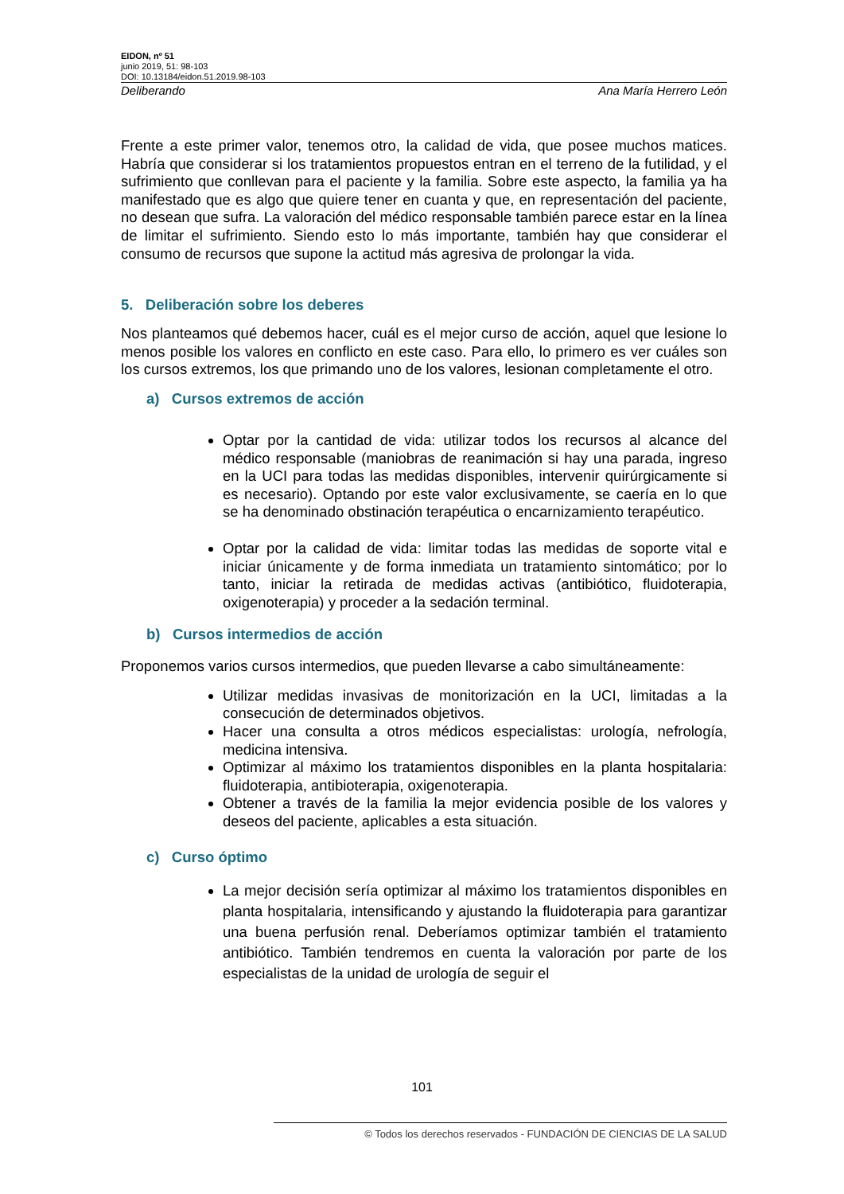EIDON, nº 51
junio 2019, 51: 98-103
DOI: 10.13184/eidon.51.2019.98-103
Deliberando Ana María Herrero León
Frente a este primer valor, tenemos otro, la calidad de vida, que posee muchos matices. Habría que considerar si los tratamientos propuestos entran en el terreno de la futilidad, y el sufrimiento que conllevan para el paciente y la familia. Sobre este aspecto, la familia ya ha manifestado que es algo que quiere tener en cuanta y que, en representación del paciente, no desean que sufra. La valoración del médico responsable también parece estar en la línea de limitar el sufrimiento. Siendo esto lo más importante, también hay que considerar el consumo de recursos que supone la actitud más agresiva de prolongar la vida.
5. Deliberación sobre los deberes
Nos planteamos qué debemos hacer, cuál es el mejor curso de acción, aquel que lesione lo menos posible los valores en conflicto en este caso. Para ello, lo primero es ver cuáles son los cursos extremos, los que primando uno de los valores, lesionan completamente el otro.
a) Cursos extremos de acción
Optar por la cantidad de vida: utilizar todos los recursos al alcance del médico responsable (maniobras de reanimación si hay una parada, ingreso en la UCI para todas las medidas disponibles, intervenir quirúrgicamente si es necesario). Optando por este valor exclusivamente, se caería en lo que se ha denominado obstinación terapéutica o encarnizamiento terapéutico.
Optar por la calidad de vida: limitar todas las medidas de soporte vital e iniciar únicamente y de forma inmediata un tratamiento sintomático; por lo tanto, iniciar la retirada de medidas activas (antibiótico, fluidoterapia, oxigenoterapia) y proceder a la sedación terminal.
b) Cursos intermedios de acción
Proponemos varios cursos intermedios, que pueden llevarse a cabo simultáneamente:
Utilizar medidas invasivas de monitorización en la UCI, limitadas a la consecución de determinados objetivos.
Hacer una consulta a otros médicos especialistas: urología, nefrología, medicina intensiva.
Optimizar al máximo los tratamientos disponibles en la planta hospitalaria: fluidoterapia, antibioterapia, oxigenoterapia.
Obtener a través de la familia la mejor evidencia posible de los valores y deseos del paciente, aplicables a esta situación.
c) Curso óptimo
La mejor decisión sería optimizar al máximo los tratamientos disponibles en planta hospitalaria, intensificando y ajustando la fluidoterapia para garantizar una buena perfusión renal. Deberíamos optimizar también el tratamiento antibiótico. También tendremos en cuenta la valoración por parte de los especialistas de la unidad de urología de seguir el
101
© Todos los derechos reservados - FUNDACIÓN DE CIENCIAS DE LA SALUD